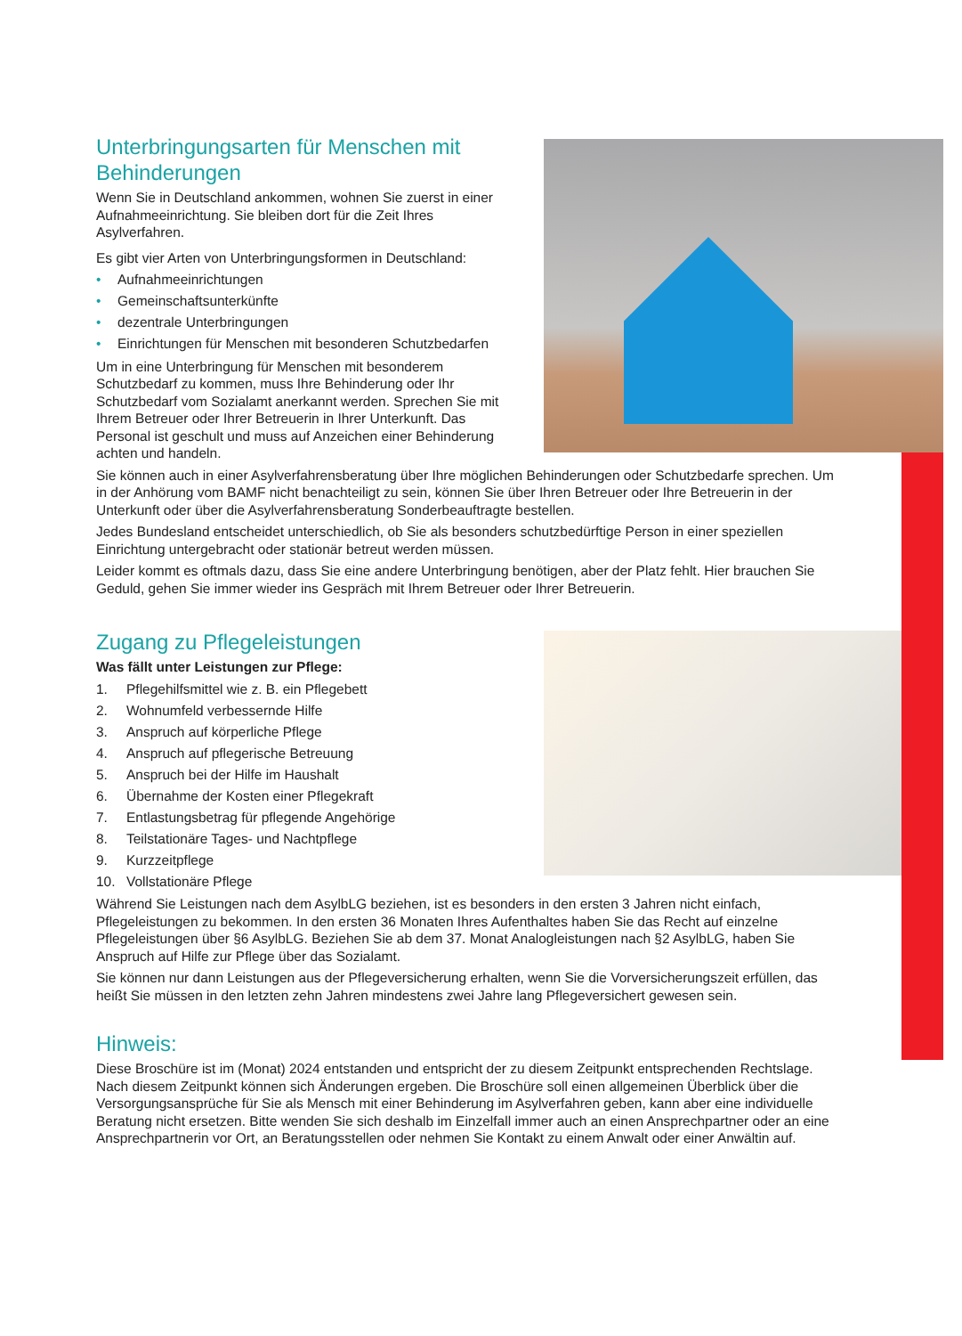Unterbringungsarten für Menschen mit
Behinderungen
Wenn Sie in Deutschland ankommen, wohnen Sie zuerst in einer Aufnahmeeinrichtung. Sie bleiben dort für die Zeit Ihres Asylverfahren.
Es gibt vier Arten von Unterbringungsformen in Deutschland:
• Aufnahmeeinrichtungen
• Gemeinschaftsunterkünfte
• dezentrale Unterbringungen
• Einrichtungen für Menschen mit besonderen Schutzbedarfen
Um in eine Unterbringung für Menschen mit besonderem Schutzbedarf zu kommen, muss Ihre Behinderung oder Ihr Schutzbedarf vom Sozialamt anerkannt werden. Sprechen Sie mit Ihrem Betreuer oder Ihrer Betreuerin in Ihrer Unterkunft. Das Personal ist geschult und muss auf Anzeichen einer Behinderung achten und handeln.
Sie können auch in einer Asylverfahrensberatung über Ihre möglichen Behinderungen oder Schutzbedarfe sprechen. Um in der Anhörung vom BAMF nicht benachteiligt zu sein, können Sie über Ihren Betreuer oder Ihre Betreuerin in der Unterkunft oder über die Asylverfahrensberatung Sonderbeauftragte bestellen.
Jedes Bundesland entscheidet unterschiedlich, ob Sie als besonders schutzbedürftige Person in einer speziellen Einrichtung untergebracht oder stationär betreut werden müssen.
Leider kommt es oftmals dazu, dass Sie eine andere Unterbringung benötigen, aber der Platz fehlt. Hier brauchen Sie Geduld, gehen Sie immer wieder ins Gespräch mit Ihrem Betreuer oder Ihrer Betreuerin.
Zugang zu Pflegeleistungen
Was fällt unter Leistungen zur Pflege:
1. Pflegehilfsmittel wie z. B. ein Pflegebett
2. Wohnumfeld verbessernde Hilfe
3. Anspruch auf körperliche Pflege
4. Anspruch auf pflegerische Betreuung
5. Anspruch bei der Hilfe im Haushalt
6. Übernahme der Kosten einer Pflegekraft
7. Entlastungsbetrag für pflegende Angehörige
8. Teilstationäre Tages- und Nachtpflege
9. Kurzzeitpflege
10. Vollstationäre Pflege
Während Sie Leistungen nach dem AsylbLG beziehen, ist es besonders in den ersten 3 Jahren nicht einfach, Pflegeleistungen zu bekommen. In den ersten 36 Monaten Ihres Aufenthaltes haben Sie das Recht auf einzelne Pflegeleistungen über §6 AsylbLG. Beziehen Sie ab dem 37. Monat Analogleistungen nach §2 AsylbLG, haben Sie Anspruch auf Hilfe zur Pflege über das Sozialamt.
Sie können nur dann Leistungen aus der Pflegeversicherung erhalten, wenn Sie die Vorversicherungszeit erfüllen, das heißt Sie müssen in den letzten zehn Jahren mindestens zwei Jahre lang Pflegeversichert gewesen sein.
Hinweis:
Diese Broschüre ist im (Monat) 2024 entstanden und entspricht der zu diesem Zeitpunkt entsprechenden Rechtslage. Nach diesem Zeitpunkt können sich Änderungen ergeben. Die Broschüre soll einen allgemeinen Überblick über die Versorgungsansprüche für Sie als Mensch mit einer Behinderung im Asylverfahren geben, kann aber eine individuelle Beratung nicht ersetzen. Bitte wenden Sie sich deshalb im Einzelfall immer auch an einen Ansprechpartner oder an eine Ansprechpartnerin vor Ort, an Beratungsstellen oder nehmen Sie Kontakt zu einem Anwalt oder einer Anwältin auf.